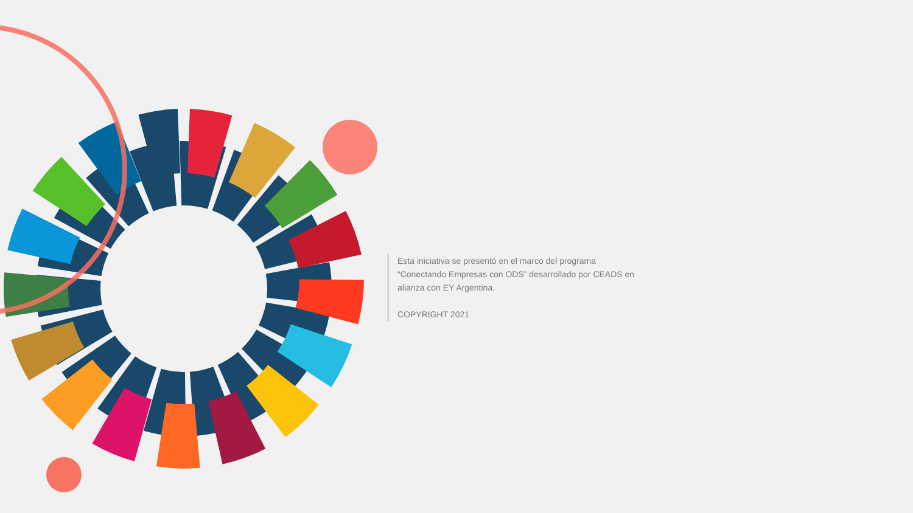Esta iniciativa se presentó en el marco del programa “Conectando Empresas con ODS” desarrollado por CEADS en alianza con EY Argentina.
COPYRIGHT 2021